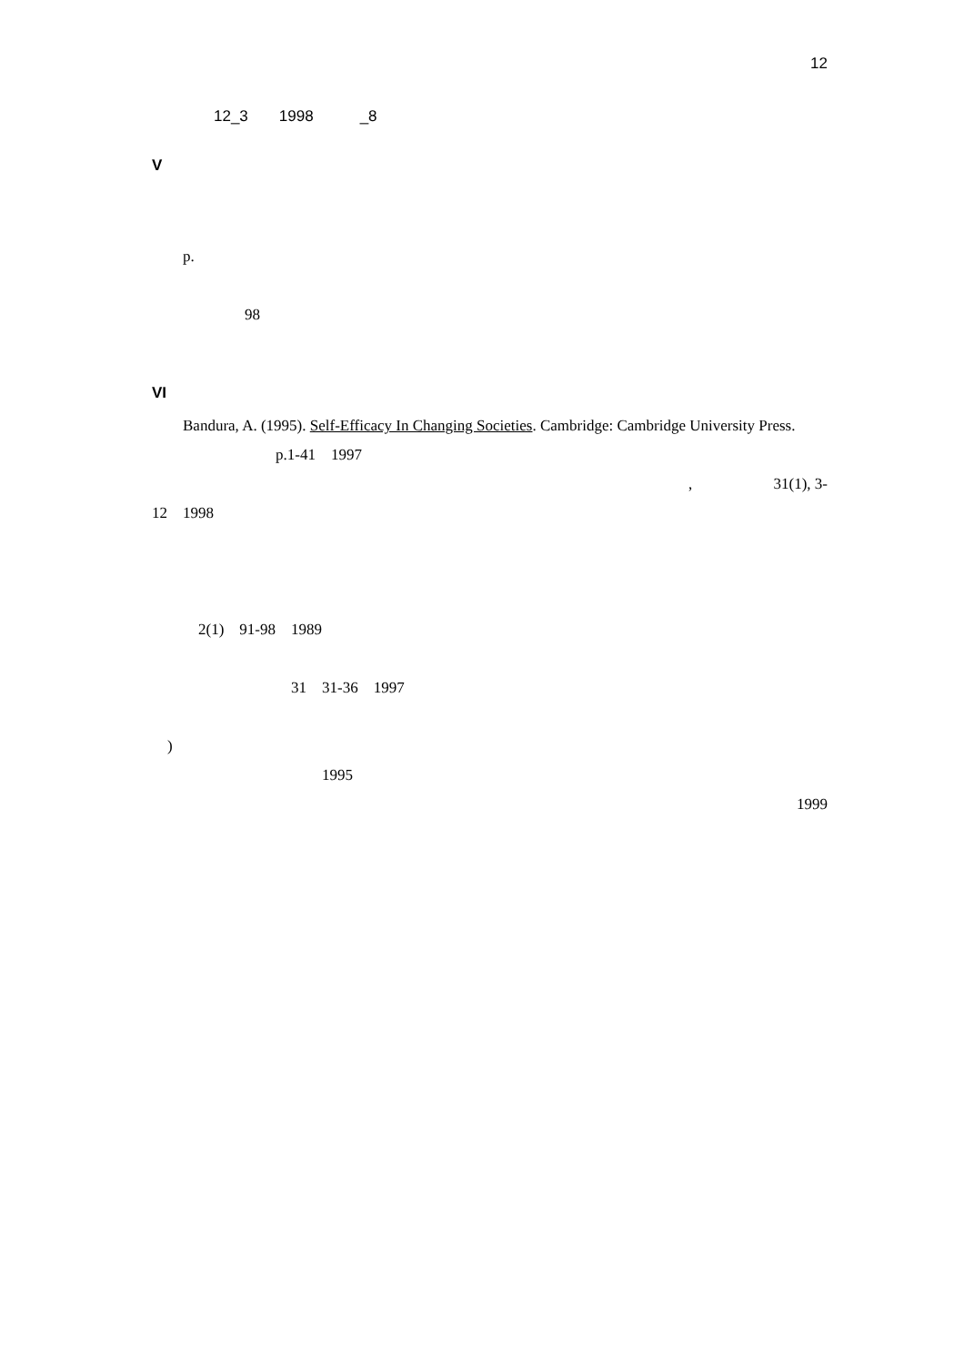12
　
　　　　12_3　　1998　　　_8
V
　
　
　　p.
　
　　　　　　98
　
VI
　　Bandura, A. (1995). Self-Efficacy In Changing Societies. Cambridge: Cambridge University Press.
　　　　　　　　p.1-41　1997
, 　　　　　31(1), 3-
12　1998
　
　
　
　　　2(1)　91-98　1989
　
　　　　　　　　　31　31-36　1997
　
　)
　　　　　　　　　　　1995
1999